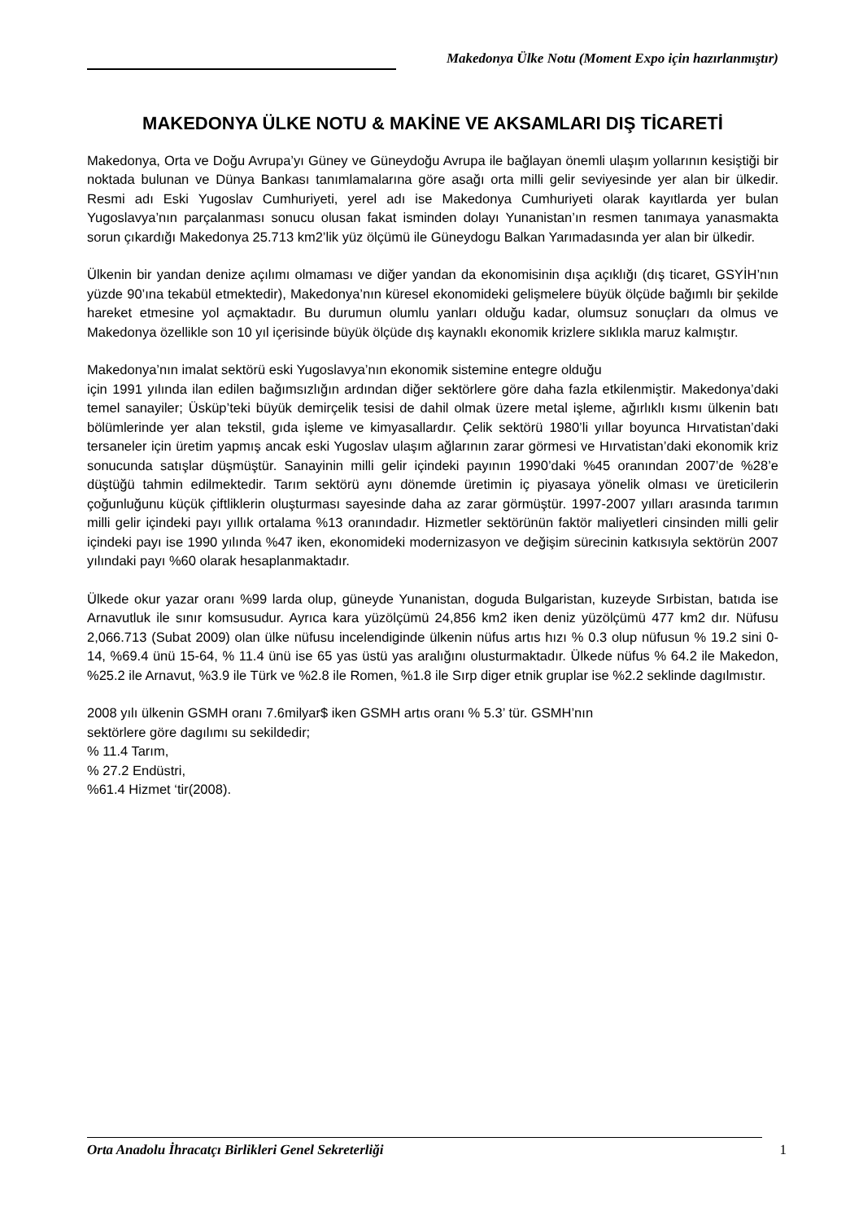Makedonya Ülke Notu (Moment Expo için hazırlanmıştır)
MAKEDONYA ÜLKE NOTU & MAKİNE VE AKSAMLARI DIŞ TİCARETİ
Makedonya, Orta ve Doğu Avrupa’yı Güney ve Güneydoğu Avrupa ile bağlayan önemli ulaşım yollarının kesiştiği bir noktada bulunan ve Dünya Bankası tanımlamalarına göre asağı orta milli gelir seviyesinde yer alan bir ülkedir. Resmi adı Eski Yugoslav Cumhuriyeti, yerel adı ise Makedonya Cumhuriyeti olarak kayıtlarda yer bulan Yugoslavya’nın parçalanması sonucu olusan fakat isminden dolayı Yunanistan’ın resmen tanımaya yanasmakta sorun çıkardığı Makedonya 25.713 km2’lik yüz ölçümü ile Güneydogu Balkan Yarımadasında yer alan bir ülkedir.
Ülkenin bir yandan denize açılımı olmaması ve diğer yandan da ekonomisinin dışa açıklığı (dış ticaret, GSYİH’nın yüzde 90’ına tekabül etmektedir), Makedonya’nın küresel ekonomideki gelişmelere büyük ölçüde bağımlı bir şekilde hareket etmesine yol açmaktadır. Bu durumun olumlu yanları olduğu kadar, olumsuz sonuçları da olmus ve Makedonya özellikle son 10 yıl içerisinde büyük ölçüde dış kaynaklı ekonomik krizlere sıklıkla maruz kalmıştır.
Makedonya’nın imalat sektörü eski Yugoslavya’nın ekonomik sistemine entegre olduğu
için 1991 yılında ilan edilen bağımsızlığın ardından diğer sektörlere göre daha fazla etkilenmiştir. Makedonya’daki temel sanayiler; Üsküp’teki büyük demirçelik tesisi de dahil olmak üzere metal işleme, ağırlıklı kısmı ülkenin batı bölümlerinde yer alan tekstil, gıda işleme ve kimyasallardır. Çelik sektörü 1980’li yıllar boyunca Hırvatistan’daki tersaneler için üretim yapmış ancak eski Yugoslav ulaşım ağlarının zarar görmesi ve Hırvatistan’daki ekonomik kriz sonucunda satışlar düşmüştür. Sanayinin milli gelir içindeki payının 1990’daki %45 oranından 2007’de %28’e düştüğü tahmin edilmektedir. Tarım sektörü aynı dönemde üretimin iç piyasaya yönelik olması ve üreticilerin çoğunluğunu küçük çiftliklerin oluşturması sayesinde daha az zarar görmüştür. 1997-2007 yılları arasında tarımın milli gelir içindeki payı yıllık ortalama %13 oranındadır. Hizmetler sektörünün faktör maliyetleri cinsinden milli gelir içindeki payı ise 1990 yılında %47 iken, ekonomideki modernizasyon ve değişim sürecinin katkısıyla sektörün 2007 yılındaki payı %60 olarak hesaplanmaktadır.
Ülkede okur yazar oranı %99 larda olup, güneyde Yunanistan, doguda Bulgaristan, kuzeyde Sırbistan, batıda ise Arnavutluk ile sınır komsusudur. Ayrıca kara yüzölçümü 24,856 km2 iken deniz yüzölçümü 477 km2 dır. Nüfusu 2,066.713 (Subat 2009) olan ülke nüfusu incelendiginde ülkenin nüfus artıs hızı % 0.3 olup nüfusun % 19.2 sini 0-14, %69.4 ünü 15-64, % 11.4 ünü ise 65 yas üstü yas aralığını olusturmaktadır. Ülkede nüfus % 64.2 ile Makedon, %25.2 ile Arnavut, %3.9 ile Türk ve %2.8 ile Romen, %1.8 ile Sırp diger etnik gruplar ise %2.2 seklinde dagılmıstır.
2008 yılı ülkenin GSMH oranı 7.6milyar$ iken GSMH artıs oranı % 5.3’ tür. GSMH’nın
sektörlere göre dagılımı su sekildedir;
% 11.4 Tarım,
% 27.2 Endüstri,
%61.4 Hizmet ‘tir(2008).
Orta Anadolu İhracatçı Birlikleri Genel Sekreterliği 1